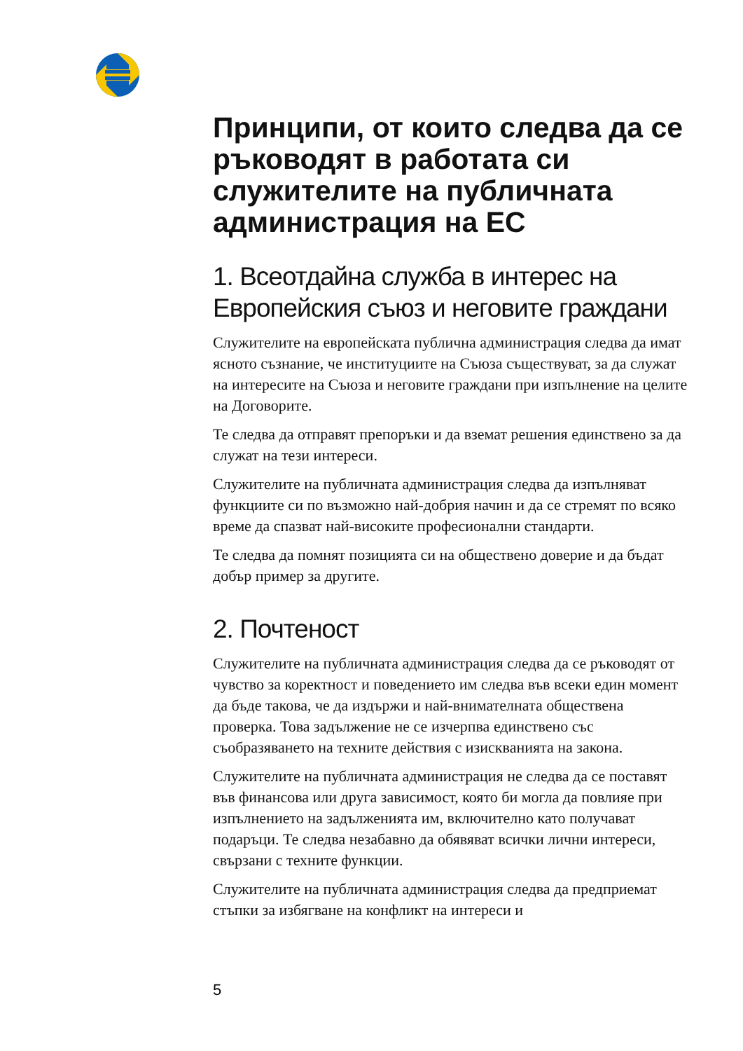Принципи, от които следва да се ръководят в работата си служителите на публичната администрация на ЕС
1. Всеотдайна служба в интерес на Европейския съюз и неговите граждани
Служителите на европейската публична администрация следва да имат ясното съзнание, че институциите на Съюза съществуват, за да служат на интересите на Съюза и неговите граждани при изпълнение на целите на Договорите.
Те следва да отправят препоръки и да вземат решения единствено за да служат на тези интереси.
Служителите на публичната администрация следва да изпълняват функциите си по възможно най-добрия начин и да се стремят по всяко време да спазват най-високите професионални стандарти.
Те следва да помнят позицията си на обществено доверие и да бъдат добър пример за другите.
2. Почтеност
Служителите на публичната администрация следва да се ръководят от чувство за коректност и поведението им следва във всеки един момент да бъде такова, че да издържи и най-внимателната обществена проверка. Това задължение не се изчерпва единствено със съобразяването на техните действия с изискванията на закона.
Служителите на публичната администрация не следва да се поставят във финансова или друга зависимост, която би могла да повлияе при изпълнението на задълженията им, включително като получават подаръци. Те следва незабавно да обявяват всички лични интереси, свързани с техните функции.
Служителите на публичната администрация следва да предприемат стъпки за избягване на конфликт на интереси и
5